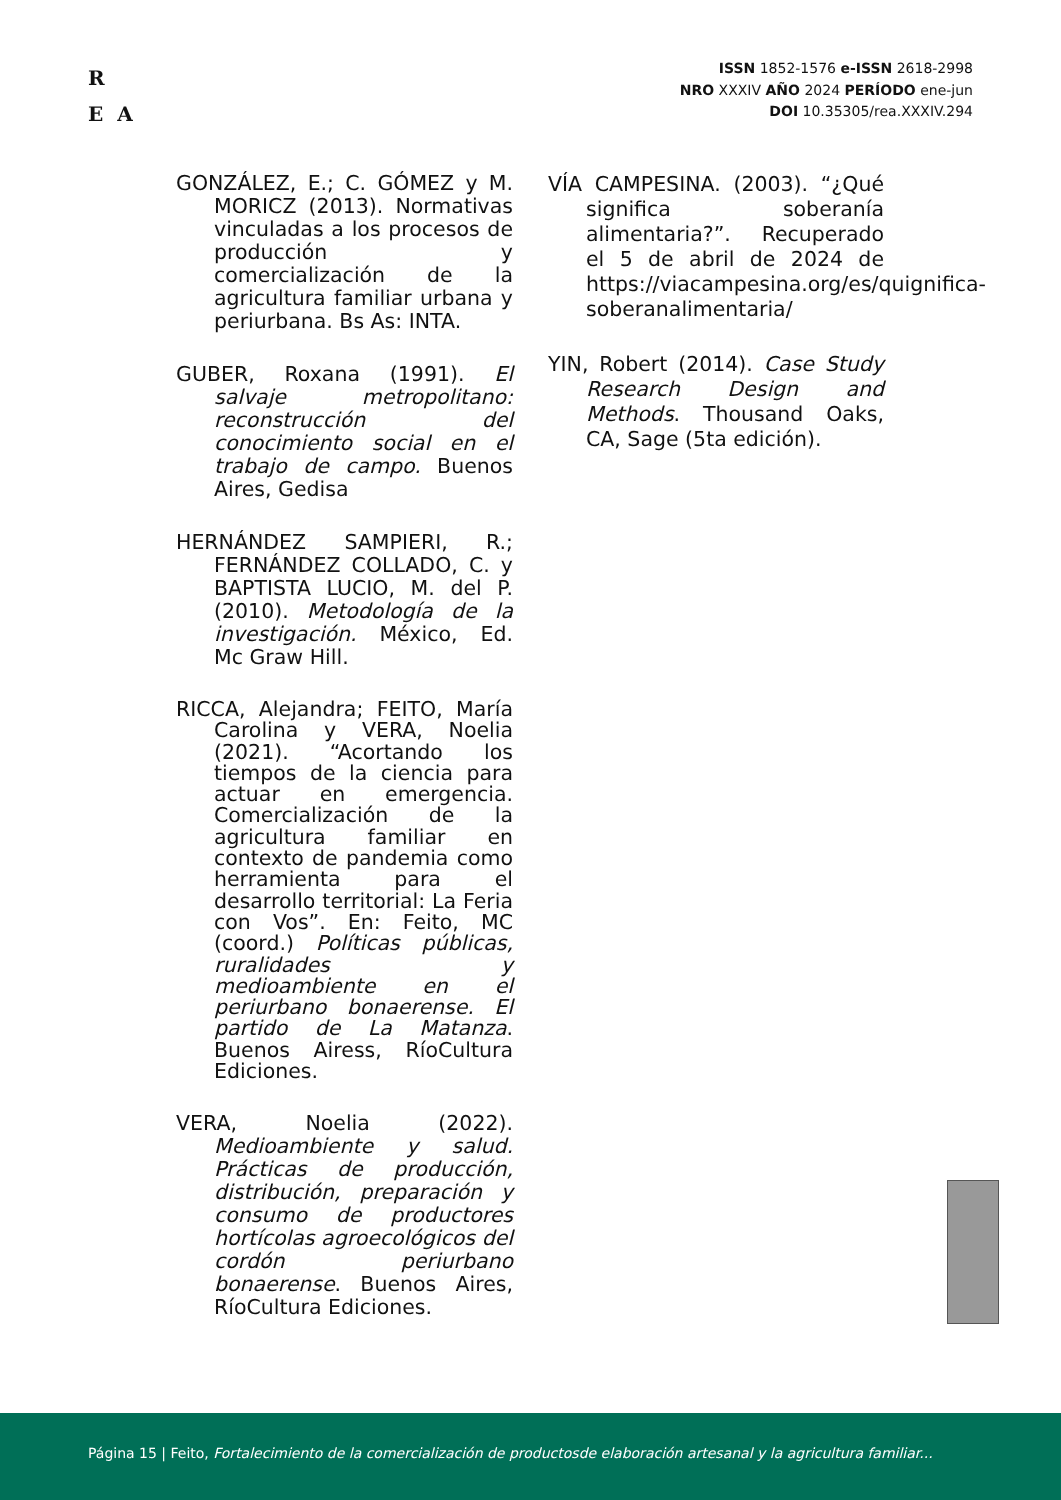R
E A
ISSN 1852-1576 e-ISSN 2618-2998
NRO XXXIV AÑO 2024 PERÍODO ene-jun
DOI 10.35305/rea.XXXIV.294
GONZÁLEZ, E.; C. GÓMEZ y M. MORICZ (2013). Normativas vinculadas a los procesos de producción y comercialización de la agricultura familiar urbana y periurbana. Bs As: INTA.
GUBER, Roxana (1991). El salvaje metropolitano: reconstrucción del conocimiento social en el trabajo de campo. Buenos Aires, Gedisa
HERNÁNDEZ SAMPIERI, R.; FERNÁNDEZ COLLADO, C. y BAPTISTA LUCIO, M. del P. (2010). Metodología de la investigación. México, Ed. Mc Graw Hill.
RICCA, Alejandra; FEITO, María Carolina y VERA, Noelia (2021). “Acortando los tiempos de la ciencia para actuar en emergencia. Comercialización de la agricultura familiar en contexto de pandemia como herramienta para el desarrollo territorial: La Feria con Vos”. En: Feito, MC (coord.) Políticas públicas, ruralidades y medioambiente en el periurbano bonaerense. El partido de La Matanza. Buenos Airess, RíoCultura Ediciones.
VERA, Noelia (2022). Medioambiente y salud. Prácticas de producción, distribución, preparación y consumo de productores hortícolas agroecológicos del cordón periurbano bonaerense. Buenos Aires, RíoCultura Ediciones.
VÍA CAMPESINA. (2003). “¿Qué significa soberanía alimentaria?”. Recuperado el 5 de abril de 2024 de https://viacampesina.org/es/quignifica-soberanalimentaria/
YIN, Robert (2014). Case Study Research Design and Methods. Thousand Oaks, CA, Sage (5ta edición).
Página 15 | Feito, Fortalecimiento de la comercialización de productosde elaboración artesanal y la agricultura familiar...